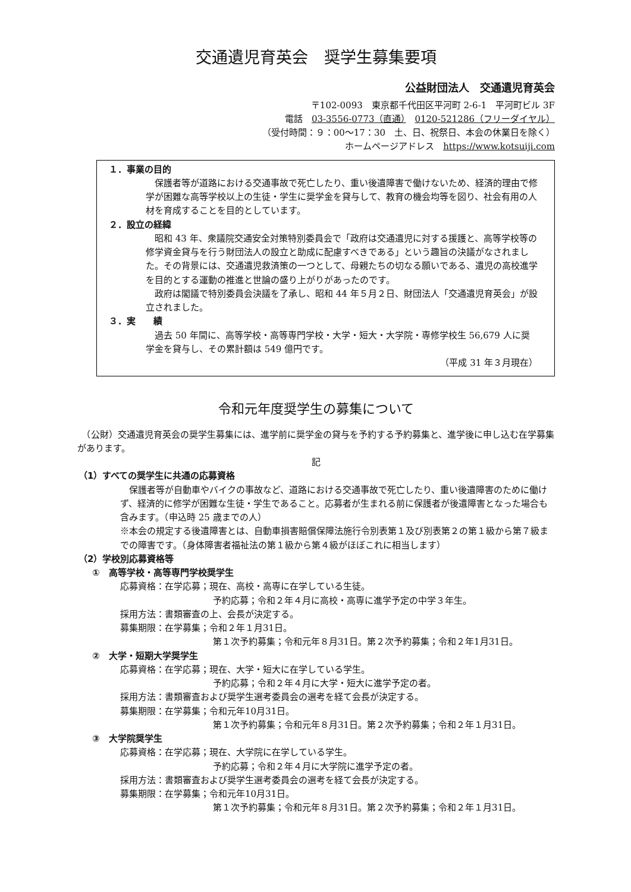交通遺児育英会　奨学生募集要項
公益財団法人　交通遺児育英会
〒102-0093　東京都千代田区平河町 2-6-1　平河町ビル 3F
電話　03-3556-0773（直通）　0120-521286（フリーダイヤル）
（受付時間：９：00～17：30　土、日、祝祭日、本会の休業日を除く）
ホームページアドレス　https://www.kotsuiji.com
１．事業の目的
　保護者等が道路における交通事故で死亡したり、重い後遺障害で働けないため、経済的理由で修学が困難な高等学校以上の生徒・学生に奨学金を貸与して、教育の機会均等を図り、社会有用の人材を育成することを目的としています。
２．設立の経緯
　昭和 43 年、衆議院交通安全対策特別委員会で「政府は交通遺児に対する援護と、高等学校等の修学資金貸与を行う財団法人の設立と助成に配慮すべきである」という趣旨の決議がなされました。その背景には、交通遺児救済策の一つとして、母親たちの切なる願いである、遺児の高校進学を目的とする運動の推進と世論の盛り上がりがあったのです。
　政府は閣議で特別委員会決議を了承し、昭和 44 年５月２日、財団法人「交通遺児育英会」が設立されました。
３．実　　績
　過去 50 年間に、高等学校・高等専門学校・大学・短大・大学院・専修学校生 56,679 人に奨学金を貸与し、その累計額は 549 億円です。
（平成 31 年３月現在）
令和元年度奨学生の募集について
　（公財）交通遺児育英会の奨学生募集には、進学前に奨学金の貸与を予約する予約募集と、進学後に申し込む在学募集があります。
記
（1）すべての奨学生に共通の応募資格
　保護者等が自動車やバイクの事故など、道路における交通事故で死亡したり、重い後遺障害のために働けず、経済的に修学が困難な生徒・学生であること。応募者が生まれる前に保護者が後遺障害となった場合も含みます。（申込時 25 歳までの人）
※本会の規定する後遺障害とは、自動車損害賠償保障法施行令別表第１及び別表第２の第１級から第７級までの障害です。（身体障害者福祉法の第１級から第４級がほぼこれに相当します）
（2）学校別応募資格等
①　高等学校・高等専門学校奨学生
応募資格：在学応募；現在、高校・高専に在学している生徒。
予約応募；令和２年４月に高校・高専に進学予定の中学３年生。
採用方法：書類審査の上、会長が決定する。
募集期限：在学募集；令和２年１月31日。
第１次予約募集；令和元年８月31日。第２次予約募集；令和２年1月31日。
②　大学・短期大学奨学生
応募資格：在学応募；現在、大学・短大に在学している学生。
予約応募；令和２年４月に大学・短大に進学予定の者。
採用方法：書類審査および奨学生選考委員会の選考を経て会長が決定する。
募集期限：在学募集；令和元年10月31日。
第１次予約募集；令和元年８月31日。第２次予約募集；令和２年１月31日。
③　大学院奨学生
応募資格：在学応募；現在、大学院に在学している学生。
予約応募；令和２年４月に大学院に進学予定の者。
採用方法：書類審査および奨学生選考委員会の選考を経て会長が決定する。
募集期限：在学募集；令和元年10月31日。
第１次予約募集；令和元年８月31日。第２次予約募集；令和２年１月31日。